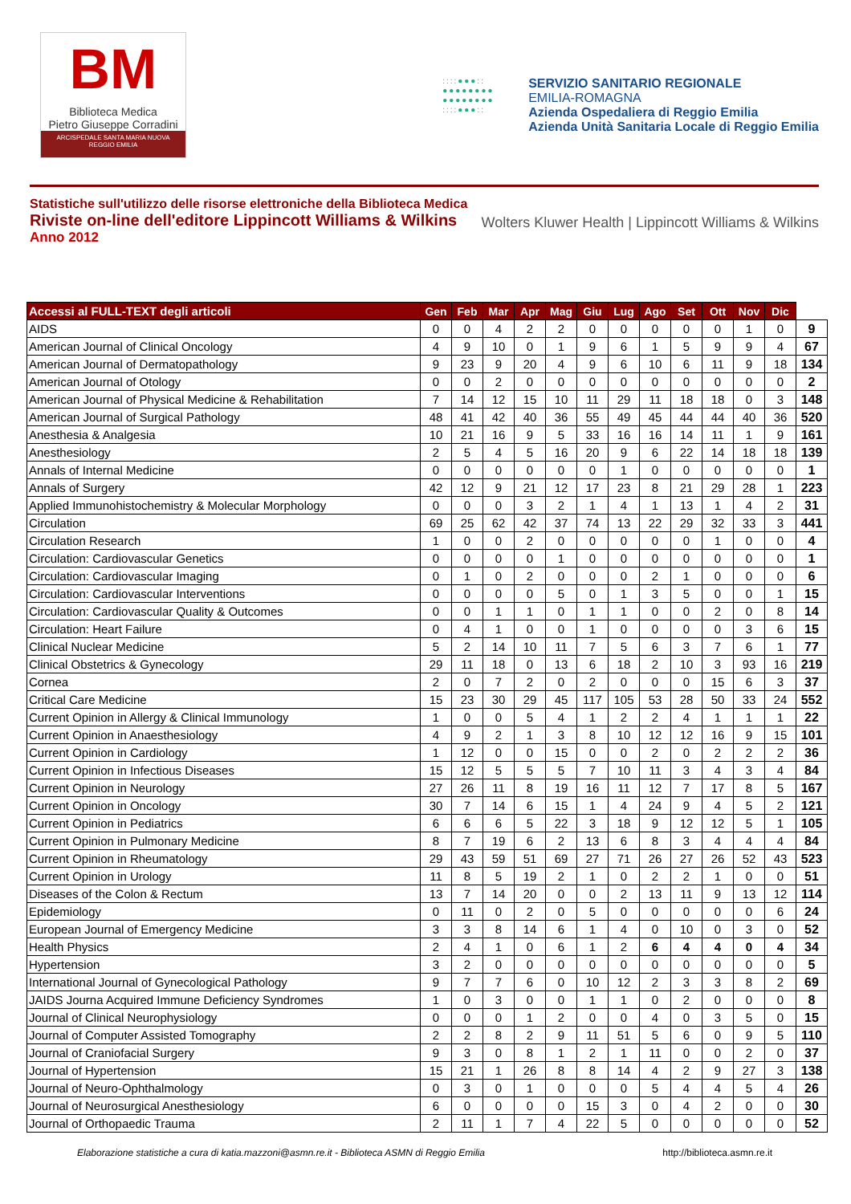BM
Biblioteca Medica
Pietro Giuseppe Corradini
ARCISPEDALE SANTA MARIA NUOVA
REGGIO EMILIA
::::●●●::
●●●●●●●●
●●●●●●●●
::::●●●::
SERVIZIO SANITARIO REGIONALE
EMILIA-ROMAGNA
Azienda Ospedaliera di Reggio Emilia
Azienda Unità Sanitaria Locale di Reggio Emilia
Statistiche sull'utilizzo delle risorse elettroniche della Biblioteca Medica
Riviste on-line dell'editore Lippincott Williams & Wilkins
Anno 2012
Wolters Kluwer Health | Lippincott Williams & Wilkins
| Accessi al FULL-TEXT degli articoli | Gen | Feb | Mar | Apr | Mag | Giu | Lug | Ago | Set | Ott | Nov | Dic | |
| --- | --- | --- | --- | --- | --- | --- | --- | --- | --- | --- | --- | --- | --- |
| AIDS | 0 | 0 | 4 | 2 | 2 | 0 | 0 | 0 | 0 | 0 | 1 | 0 | 9 |
| American Journal of Clinical Oncology | 4 | 9 | 10 | 0 | 1 | 9 | 6 | 1 | 5 | 9 | 9 | 4 | 67 |
| American Journal of Dermatopathology | 9 | 23 | 9 | 20 | 4 | 9 | 6 | 10 | 6 | 11 | 9 | 18 | 134 |
| American Journal of Otology | 0 | 0 | 2 | 0 | 0 | 0 | 0 | 0 | 0 | 0 | 0 | 0 | 2 |
| American Journal of Physical Medicine & Rehabilitation | 7 | 14 | 12 | 15 | 10 | 11 | 29 | 11 | 18 | 18 | 0 | 3 | 148 |
| American Journal of Surgical Pathology | 48 | 41 | 42 | 40 | 36 | 55 | 49 | 45 | 44 | 44 | 40 | 36 | 520 |
| Anesthesia & Analgesia | 10 | 21 | 16 | 9 | 5 | 33 | 16 | 16 | 14 | 11 | 1 | 9 | 161 |
| Anesthesiology | 2 | 5 | 4 | 5 | 16 | 20 | 9 | 6 | 22 | 14 | 18 | 18 | 139 |
| Annals of Internal Medicine | 0 | 0 | 0 | 0 | 0 | 0 | 1 | 0 | 0 | 0 | 0 | 0 | 1 |
| Annals of Surgery | 42 | 12 | 9 | 21 | 12 | 17 | 23 | 8 | 21 | 29 | 28 | 1 | 223 |
| Applied Immunohistochemistry & Molecular Morphology | 0 | 0 | 0 | 3 | 2 | 1 | 4 | 1 | 13 | 1 | 4 | 2 | 31 |
| Circulation | 69 | 25 | 62 | 42 | 37 | 74 | 13 | 22 | 29 | 32 | 33 | 3 | 441 |
| Circulation Research | 1 | 0 | 0 | 2 | 0 | 0 | 0 | 0 | 0 | 1 | 0 | 0 | 4 |
| Circulation: Cardiovascular Genetics | 0 | 0 | 0 | 0 | 1 | 0 | 0 | 0 | 0 | 0 | 0 | 0 | 1 |
| Circulation: Cardiovascular Imaging | 0 | 1 | 0 | 2 | 0 | 0 | 0 | 2 | 1 | 0 | 0 | 0 | 6 |
| Circulation: Cardiovascular Interventions | 0 | 0 | 0 | 0 | 5 | 0 | 1 | 3 | 5 | 0 | 0 | 1 | 15 |
| Circulation: Cardiovascular Quality & Outcomes | 0 | 0 | 1 | 1 | 0 | 1 | 1 | 0 | 0 | 2 | 0 | 8 | 14 |
| Circulation: Heart Failure | 0 | 4 | 1 | 0 | 0 | 1 | 0 | 0 | 0 | 0 | 3 | 6 | 15 |
| Clinical Nuclear Medicine | 5 | 2 | 14 | 10 | 11 | 7 | 5 | 6 | 3 | 7 | 6 | 1 | 77 |
| Clinical Obstetrics & Gynecology | 29 | 11 | 18 | 0 | 13 | 6 | 18 | 2 | 10 | 3 | 93 | 16 | 219 |
| Cornea | 2 | 0 | 7 | 2 | 0 | 2 | 0 | 0 | 0 | 15 | 6 | 3 | 37 |
| Critical Care Medicine | 15 | 23 | 30 | 29 | 45 | 117 | 105 | 53 | 28 | 50 | 33 | 24 | 552 |
| Current Opinion in Allergy & Clinical Immunology | 1 | 0 | 0 | 5 | 4 | 1 | 2 | 2 | 4 | 1 | 1 | 1 | 22 |
| Current Opinion in Anaesthesiology | 4 | 9 | 2 | 1 | 3 | 8 | 10 | 12 | 12 | 16 | 9 | 15 | 101 |
| Current Opinion in Cardiology | 1 | 12 | 0 | 0 | 15 | 0 | 0 | 2 | 0 | 2 | 2 | 2 | 36 |
| Current Opinion in Infectious Diseases | 15 | 12 | 5 | 5 | 5 | 7 | 10 | 11 | 3 | 4 | 3 | 4 | 84 |
| Current Opinion in Neurology | 27 | 26 | 11 | 8 | 19 | 16 | 11 | 12 | 7 | 17 | 8 | 5 | 167 |
| Current Opinion in Oncology | 30 | 7 | 14 | 6 | 15 | 1 | 4 | 24 | 9 | 4 | 5 | 2 | 121 |
| Current Opinion in Pediatrics | 6 | 6 | 6 | 5 | 22 | 3 | 18 | 9 | 12 | 12 | 5 | 1 | 105 |
| Current Opinion in Pulmonary Medicine | 8 | 7 | 19 | 6 | 2 | 13 | 6 | 8 | 3 | 4 | 4 | 4 | 84 |
| Current Opinion in Rheumatology | 29 | 43 | 59 | 51 | 69 | 27 | 71 | 26 | 27 | 26 | 52 | 43 | 523 |
| Current Opinion in Urology | 11 | 8 | 5 | 19 | 2 | 1 | 0 | 2 | 2 | 1 | 0 | 0 | 51 |
| Diseases of the Colon & Rectum | 13 | 7 | 14 | 20 | 0 | 0 | 2 | 13 | 11 | 9 | 13 | 12 | 114 |
| Epidemiology | 0 | 11 | 0 | 2 | 0 | 5 | 0 | 0 | 0 | 0 | 0 | 6 | 24 |
| European Journal of Emergency Medicine | 3 | 3 | 8 | 14 | 6 | 1 | 4 | 0 | 10 | 0 | 3 | 0 | 52 |
| Health Physics | 2 | 4 | 1 | 0 | 6 | 1 | 2 | 6 | 4 | 4 | 0 | 4 | 34 |
| Hypertension | 3 | 2 | 0 | 0 | 0 | 0 | 0 | 0 | 0 | 0 | 0 | 0 | 5 |
| International Journal of Gynecological Pathology | 9 | 7 | 7 | 6 | 0 | 10 | 12 | 2 | 3 | 3 | 8 | 2 | 69 |
| JAIDS Journa Acquired Immune Deficiency Syndromes | 1 | 0 | 3 | 0 | 0 | 1 | 1 | 0 | 2 | 0 | 0 | 0 | 8 |
| Journal of Clinical Neurophysiology | 0 | 0 | 0 | 1 | 2 | 0 | 0 | 4 | 0 | 3 | 5 | 0 | 15 |
| Journal of Computer Assisted Tomography | 2 | 2 | 8 | 2 | 9 | 11 | 51 | 5 | 6 | 0 | 9 | 5 | 110 |
| Journal of Craniofacial Surgery | 9 | 3 | 0 | 8 | 1 | 2 | 1 | 11 | 0 | 0 | 2 | 0 | 37 |
| Journal of Hypertension | 15 | 21 | 1 | 26 | 8 | 8 | 14 | 4 | 2 | 9 | 27 | 3 | 138 |
| Journal of Neuro-Ophthalmology | 0 | 3 | 0 | 1 | 0 | 0 | 0 | 5 | 4 | 4 | 5 | 4 | 26 |
| Journal of Neurosurgical Anesthesiology | 6 | 0 | 0 | 0 | 0 | 15 | 3 | 0 | 4 | 2 | 0 | 0 | 30 |
| Journal of Orthopaedic Trauma | 2 | 11 | 1 | 7 | 4 | 22 | 5 | 0 | 0 | 0 | 0 | 0 | 52 |
Elaborazione statistiche a cura di katia.mazzoni@asmn.re.it - Biblioteca ASMN di Reggio Emilia http://biblioteca.asmn.re.it